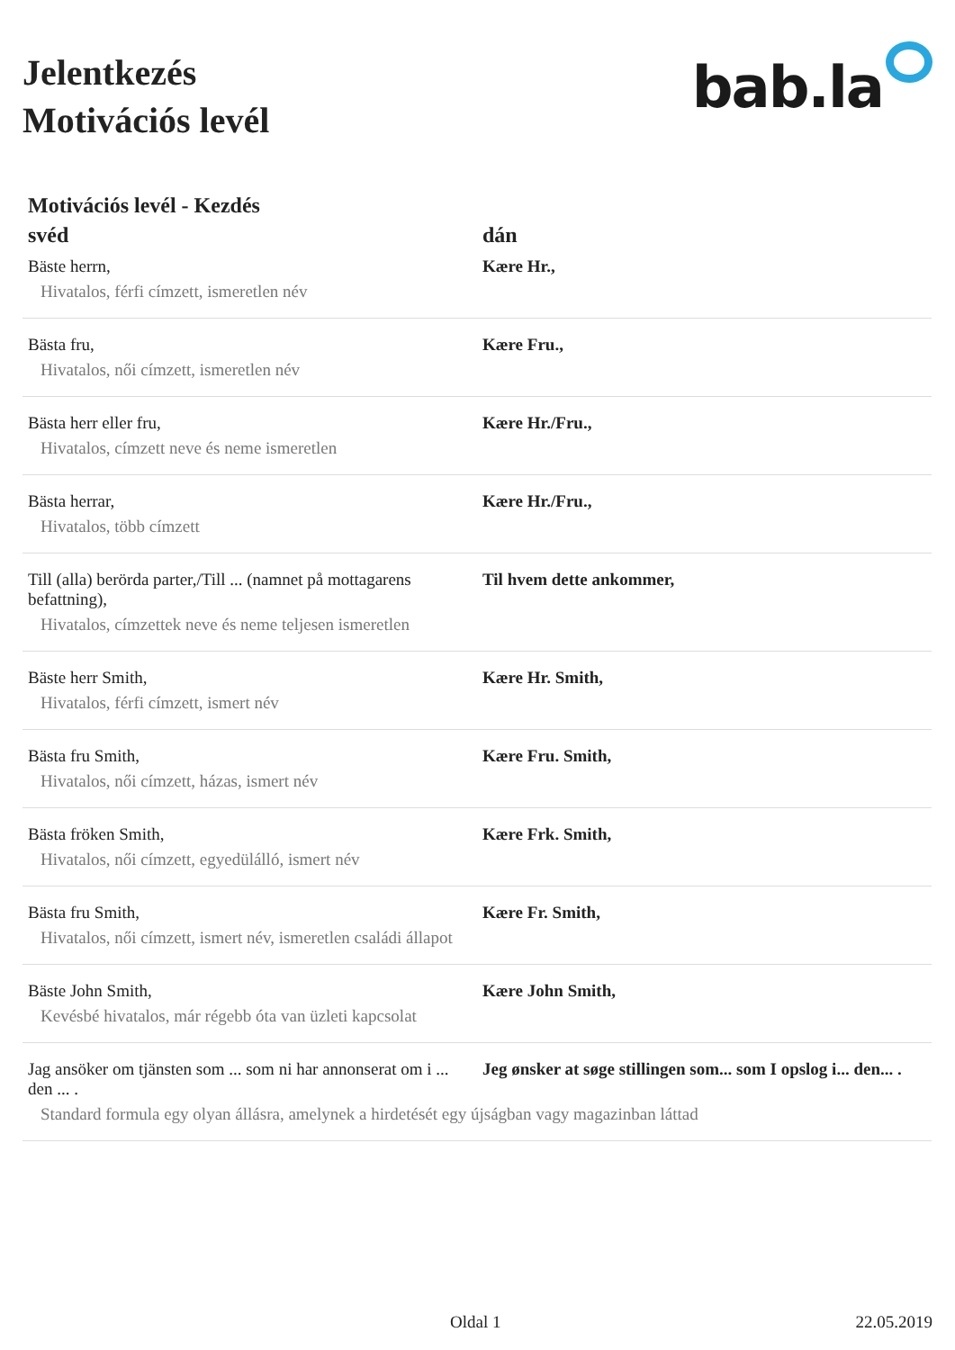Jelentkezés
Motivációs levél
bab.la
Motivációs levél - Kezdés
| svéd | dán |
| --- | --- |
| Bäste herrn, | Kære Hr., |
| Hivatalos, férfi címzett, ismeretlen név | |
| Bästa fru, | Kære Fru., |
| Hivatalos, női címzett, ismeretlen név | |
| Bästa herr eller fru, | Kære Hr./Fru., |
| Hivatalos, címzett neve és neme ismeretlen | |
| Bästa herrar, | Kære Hr./Fru., |
| Hivatalos, több címzett | |
| Till (alla) berörda parter,/Till ... (namnet på mottagarens befattning), | Til hvem dette ankommer, |
| Hivatalos, címzettek neve és neme teljesen ismeretlen | |
| Bäste herr Smith, | Kære Hr. Smith, |
| Hivatalos, férfi címzett, ismert név | |
| Bästa fru Smith, | Kære Fru. Smith, |
| Hivatalos, női címzett, házas, ismert név | |
| Bästa fröken Smith, | Kære Frk. Smith, |
| Hivatalos, női címzett, egyedülálló, ismert név | |
| Bästa fru Smith, | Kære Fr. Smith, |
| Hivatalos, női címzett, ismert név, ismeretlen családi állapot | |
| Bäste John Smith, | Kære John Smith, |
| Kevésbé hivatalos, már régebb óta van üzleti kapcsolat | |
| Jag ansöker om tjänsten som ... som ni har annonserat om i ... den ... . | Jeg ønsker at søge stillingen som... som I opslog i... den... . |
| Standard formula egy olyan állásra, amelynek a hirdetését egy újságban vagy magazinban láttad | |
Oldal 1 22.05.2019